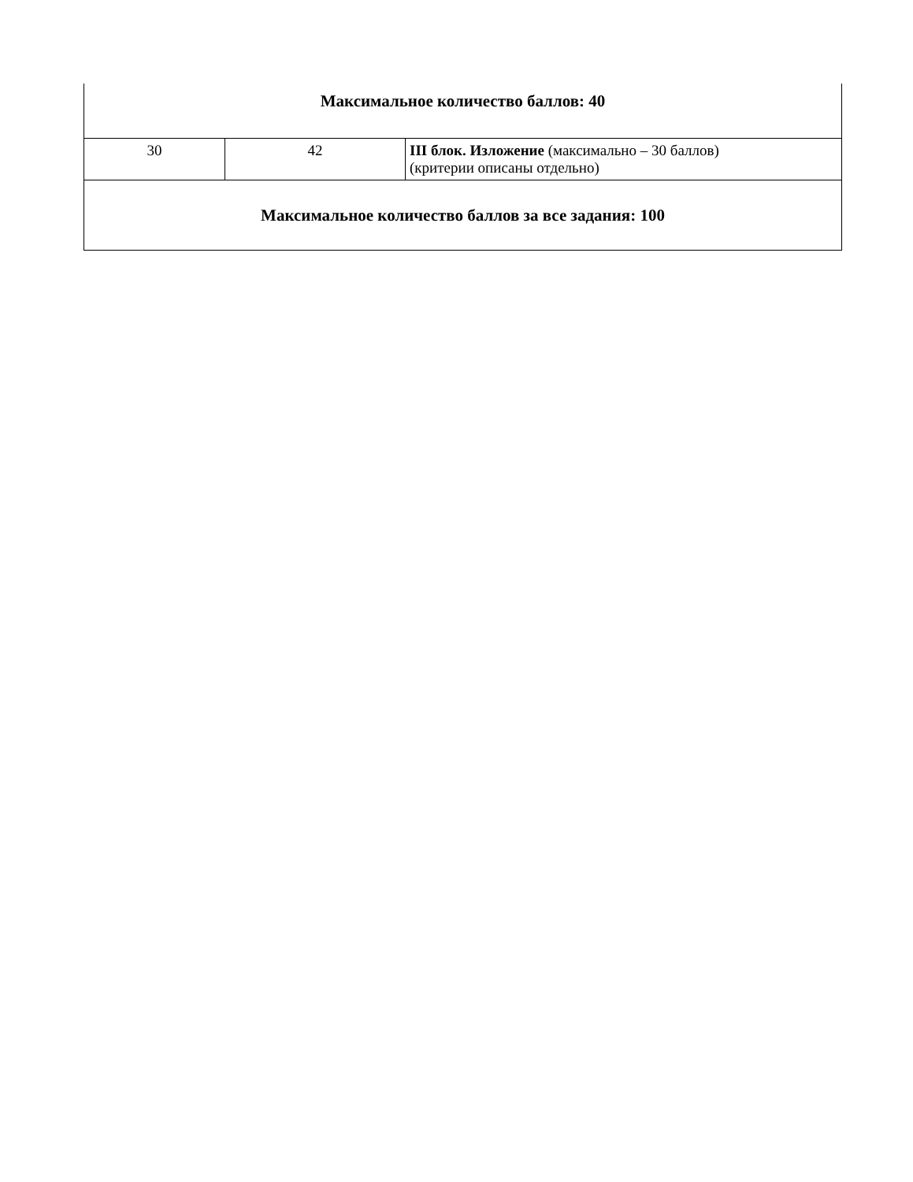| Максимальное количество баллов: 40 | | |
| 30 | 42 | III блок. Изложение (максимально – 30 баллов) (критерии описаны отдельно) |
| Максимальное количество баллов за все задания: 100 | | |